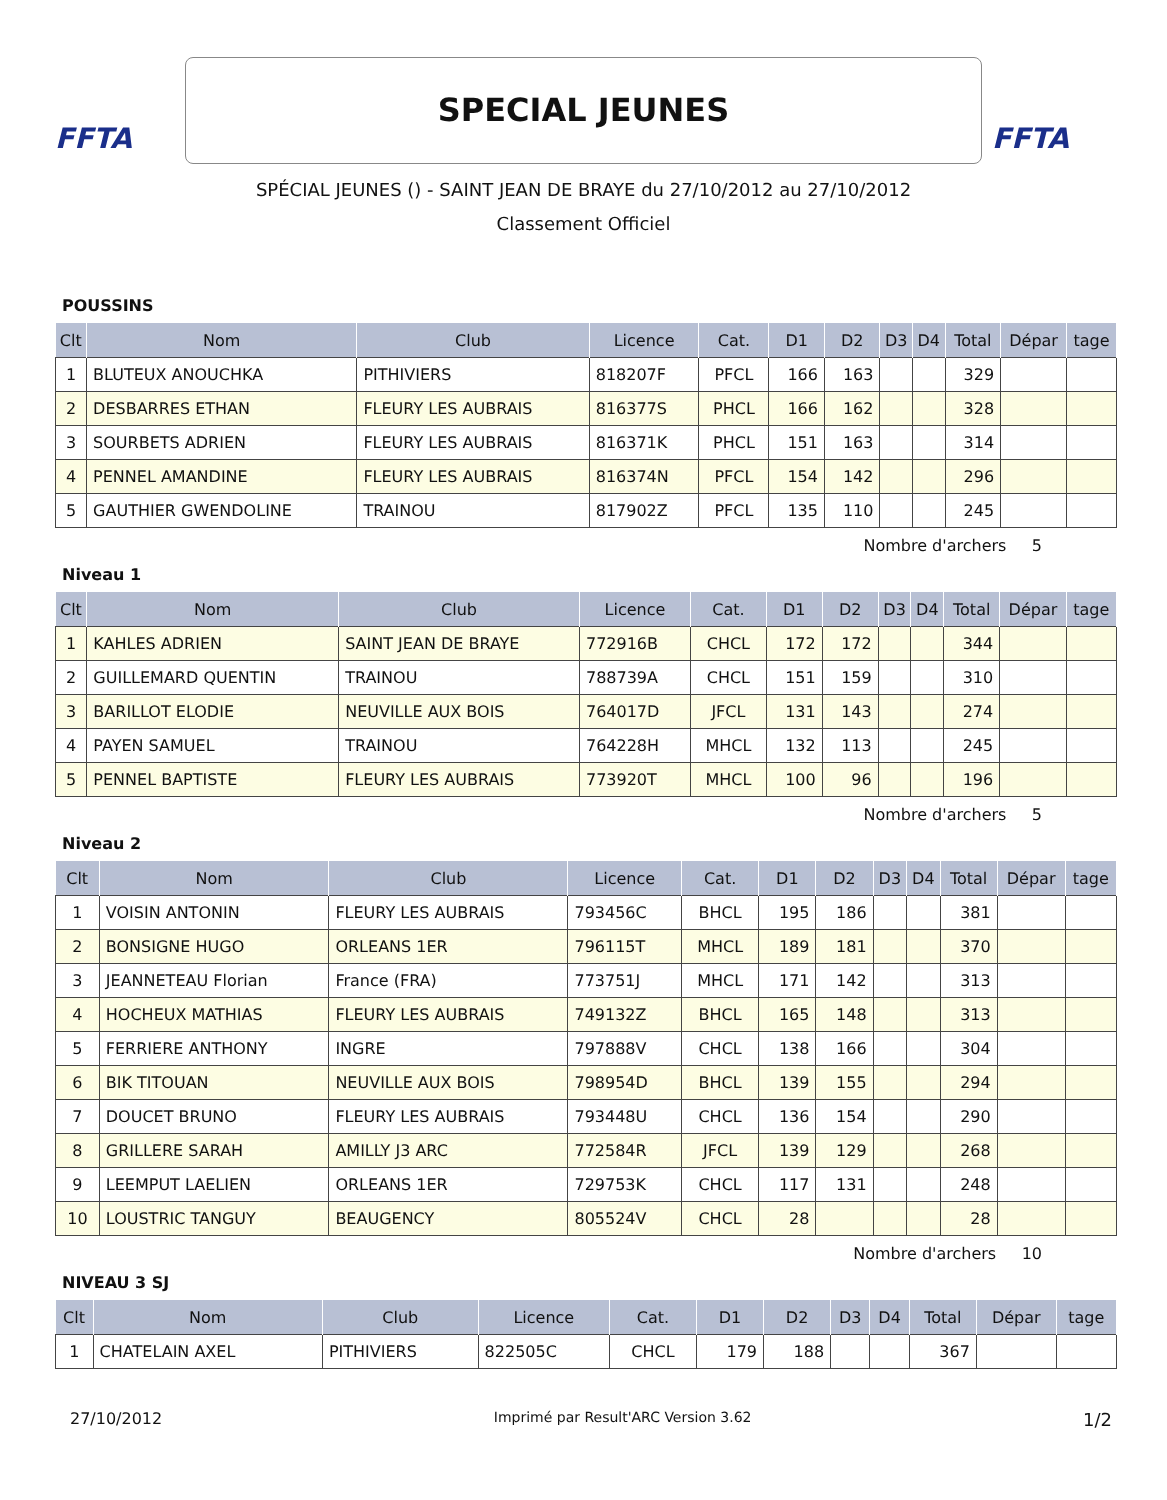FFTA
SPECIAL JEUNES
FFTA
SPÉCIAL JEUNES () - SAINT JEAN DE BRAYE du 27/10/2012 au 27/10/2012
Classement Officiel
POUSSINS
| Clt | Nom | Club | Licence | Cat. | D1 | D2 | D3 | D4 | Total | Dépar | tage |
| --- | --- | --- | --- | --- | --- | --- | --- | --- | --- | --- | --- |
| 1 | BLUTEUX ANOUCHKA | PITHIVIERS | 818207F | PFCL | 166 | 163 | | | 329 | | |
| 2 | DESBARRES ETHAN | FLEURY LES AUBRAIS | 816377S | PHCL | 166 | 162 | | | 328 | | |
| 3 | SOURBETS ADRIEN | FLEURY LES AUBRAIS | 816371K | PHCL | 151 | 163 | | | 314 | | |
| 4 | PENNEL AMANDINE | FLEURY LES AUBRAIS | 816374N | PFCL | 154 | 142 | | | 296 | | |
| 5 | GAUTHIER GWENDOLINE | TRAINOU | 817902Z | PFCL | 135 | 110 | | | 245 | | |
Nombre d'archers 5
Niveau 1
| Clt | Nom | Club | Licence | Cat. | D1 | D2 | D3 | D4 | Total | Dépar | tage |
| --- | --- | --- | --- | --- | --- | --- | --- | --- | --- | --- | --- |
| 1 | KAHLES ADRIEN | SAINT JEAN DE BRAYE | 772916B | CHCL | 172 | 172 | | | 344 | | |
| 2 | GUILLEMARD QUENTIN | TRAINOU | 788739A | CHCL | 151 | 159 | | | 310 | | |
| 3 | BARILLOT ELODIE | NEUVILLE AUX BOIS | 764017D | JFCL | 131 | 143 | | | 274 | | |
| 4 | PAYEN SAMUEL | TRAINOU | 764228H | MHCL | 132 | 113 | | | 245 | | |
| 5 | PENNEL BAPTISTE | FLEURY LES AUBRAIS | 773920T | MHCL | 100 | 96 | | | 196 | | |
Nombre d'archers 5
Niveau 2
| Clt | Nom | Club | Licence | Cat. | D1 | D2 | D3 | D4 | Total | Dépar | tage |
| --- | --- | --- | --- | --- | --- | --- | --- | --- | --- | --- | --- |
| 1 | VOISIN ANTONIN | FLEURY LES AUBRAIS | 793456C | BHCL | 195 | 186 | | | 381 | | |
| 2 | BONSIGNE HUGO | ORLEANS 1ER | 796115T | MHCL | 189 | 181 | | | 370 | | |
| 3 | JEANNETEAU Florian | France (FRA) | 773751J | MHCL | 171 | 142 | | | 313 | | |
| 4 | HOCHEUX MATHIAS | FLEURY LES AUBRAIS | 749132Z | BHCL | 165 | 148 | | | 313 | | |
| 5 | FERRIERE ANTHONY | INGRE | 797888V | CHCL | 138 | 166 | | | 304 | | |
| 6 | BIK TITOUAN | NEUVILLE AUX BOIS | 798954D | BHCL | 139 | 155 | | | 294 | | |
| 7 | DOUCET BRUNO | FLEURY LES AUBRAIS | 793448U | CHCL | 136 | 154 | | | 290 | | |
| 8 | GRILLERE SARAH | AMILLY J3 ARC | 772584R | JFCL | 139 | 129 | | | 268 | | |
| 9 | LEEMPUT LAELIEN | ORLEANS 1ER | 729753K | CHCL | 117 | 131 | | | 248 | | |
| 10 | LOUSTRIC TANGUY | BEAUGENCY | 805524V | CHCL | 28 | | | | 28 | | |
Nombre d'archers 10
NIVEAU 3 SJ
| Clt | Nom | Club | Licence | Cat. | D1 | D2 | D3 | D4 | Total | Dépar | tage |
| --- | --- | --- | --- | --- | --- | --- | --- | --- | --- | --- | --- |
| 1 | CHATELAIN AXEL | PITHIVIERS | 822505C | CHCL | 179 | 188 | | | 367 | | |
27/10/2012 Imprimé par Result'ARC Version 3.62 1/2